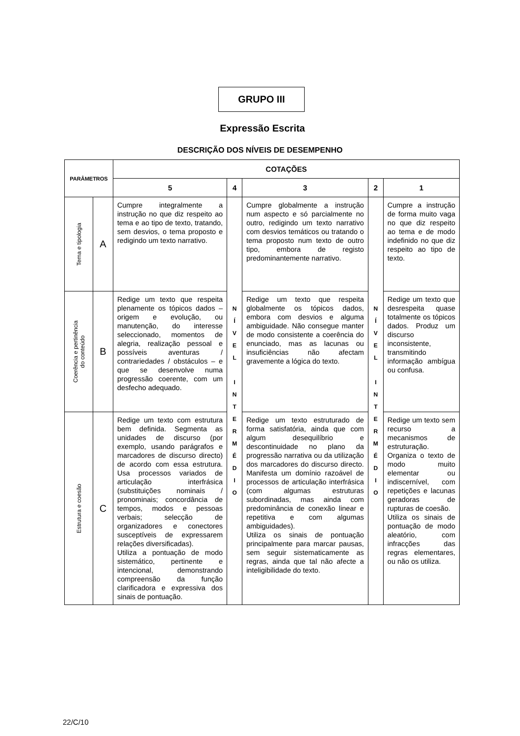GRUPO III
Expressão Escrita
DESCRIÇÃO DOS NÍVEIS DE DESEMPENHO
| PARÂMETROS | | COTAÇÕES | | | | |
| --- | --- | --- | --- | --- | --- | --- |
| | | 5 | 4 | 3 | 2 | 1 |
| Tema e tipologia | A | Cumpre integralmente a instrução no que diz respeito ao tema e ao tipo de texto, tratando, sem desvios, o tema proposto e redigindo um texto narrativo. | N Í V E L I N T E R M É D I O | Cumpre globalmente a instrução num aspecto e só parcialmente no outro, redigindo um texto narrativo com desvios temáticos ou tratando o tema proposto num texto de outro tipo, embora de registo predominantemente narrativo. | N Í V E L I N T E R M É D I O | Cumpre a instrução de forma muito vaga no que diz respeito ao tema e de modo indefinido no que diz respeito ao tipo de texto. |
| Coerência e pertinência do conteúdo | B | Redige um texto que respeita plenamente os tópicos dados – origem e evolução, ou manutenção, do interesse seleccionado, momentos de alegria, realização pessoal e possíveis aventuras / contrariedades / obstáculos – e que se desenvolve numa progressão coerente, com um desfecho adequado. | | Redige um texto que respeita globalmente os tópicos dados, embora com desvios e alguma ambiguidade. Não consegue manter de modo consistente a coerência do enunciado, mas as lacunas ou insuficiências não afectam gravemente a lógica do texto. | | Redige um texto que desrespeita quase totalmente os tópicos dados. Produz um discurso inconsistente, transmitindo informação ambígua ou confusa. |
| Estrutura e coesão | C | Redige um texto com estrutura bem definida. Segmenta as unidades de discurso (por exemplo, usando parágrafos e marcadores de discurso directo) de acordo com essa estrutura. Usa processos variados de articulação interfrásica (substituições nominais / pronominais; concordância de tempos, modos e pessoas verbais; selecção de organizadores e conectores susceptíveis de expressarem relações diversificadas). Utiliza a pontuação de modo sistemático, pertinente e intencional, demonstrando compreensão da função clarificadora e expressiva dos sinais de pontuação. | | Redige um texto estruturado de forma satisfatória, ainda que com algum desequilíbrio e descontinuidade no plano da progressão narrativa ou da utilização dos marcadores do discurso directo. Manifesta um domínio razoável de processos de articulação interfrásica (com algumas estruturas subordinadas, mas ainda com predominância de conexão linear e repetitiva e com algumas ambiguidades). Utiliza os sinais de pontuação principalmente para marcar pausas, sem seguir sistematicamente as regras, ainda que tal não afecte a inteligibilidade do texto. | | Redige um texto sem recurso a mecanismos de estruturação. Organiza o texto de modo muito elementar ou indiscernível, com repetições e lacunas geradoras de rupturas de coesão. Utiliza os sinais de pontuação de modo aleatório, com infracções das regras elementares, ou não os utiliza. |
22/C/10